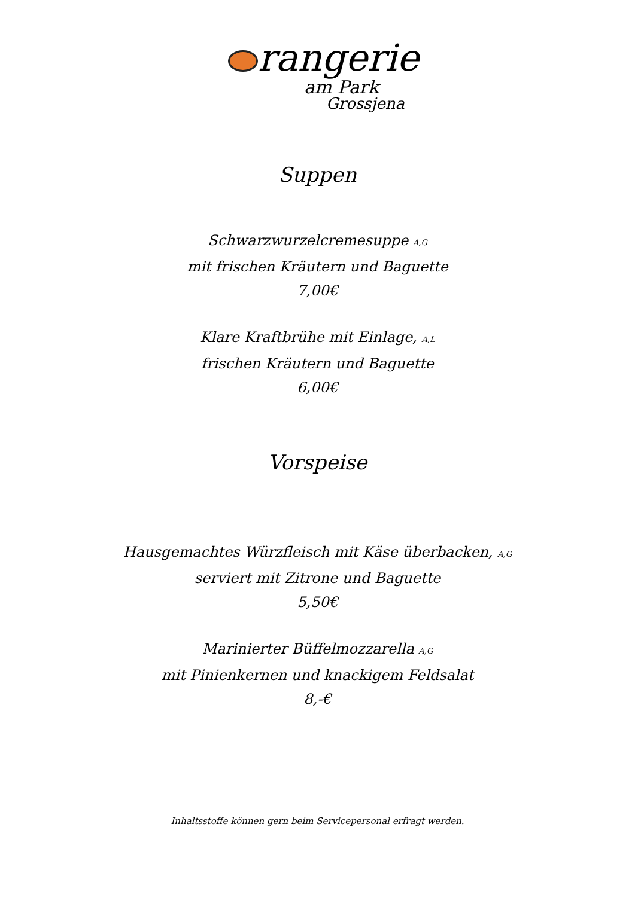rangerie
am Park
Grossjena
Suppen
Schwarzwurzelcremesuppe A,G
mit frischen Kräutern und Baguette
7,00€
Klare Kraftbrühe mit Einlage, A,L
frischen Kräutern und Baguette
6,00€
Vorspeise
Hausgemachtes Würzfleisch mit Käse überbacken, A,G
serviert mit Zitrone und Baguette
5,50€
Marinierter Büffelmozzarella A,G
mit Pinienkernen und knackigem Feldsalat
8,-€
Inhaltsstoffe können gern beim Servicepersonal erfragt werden.